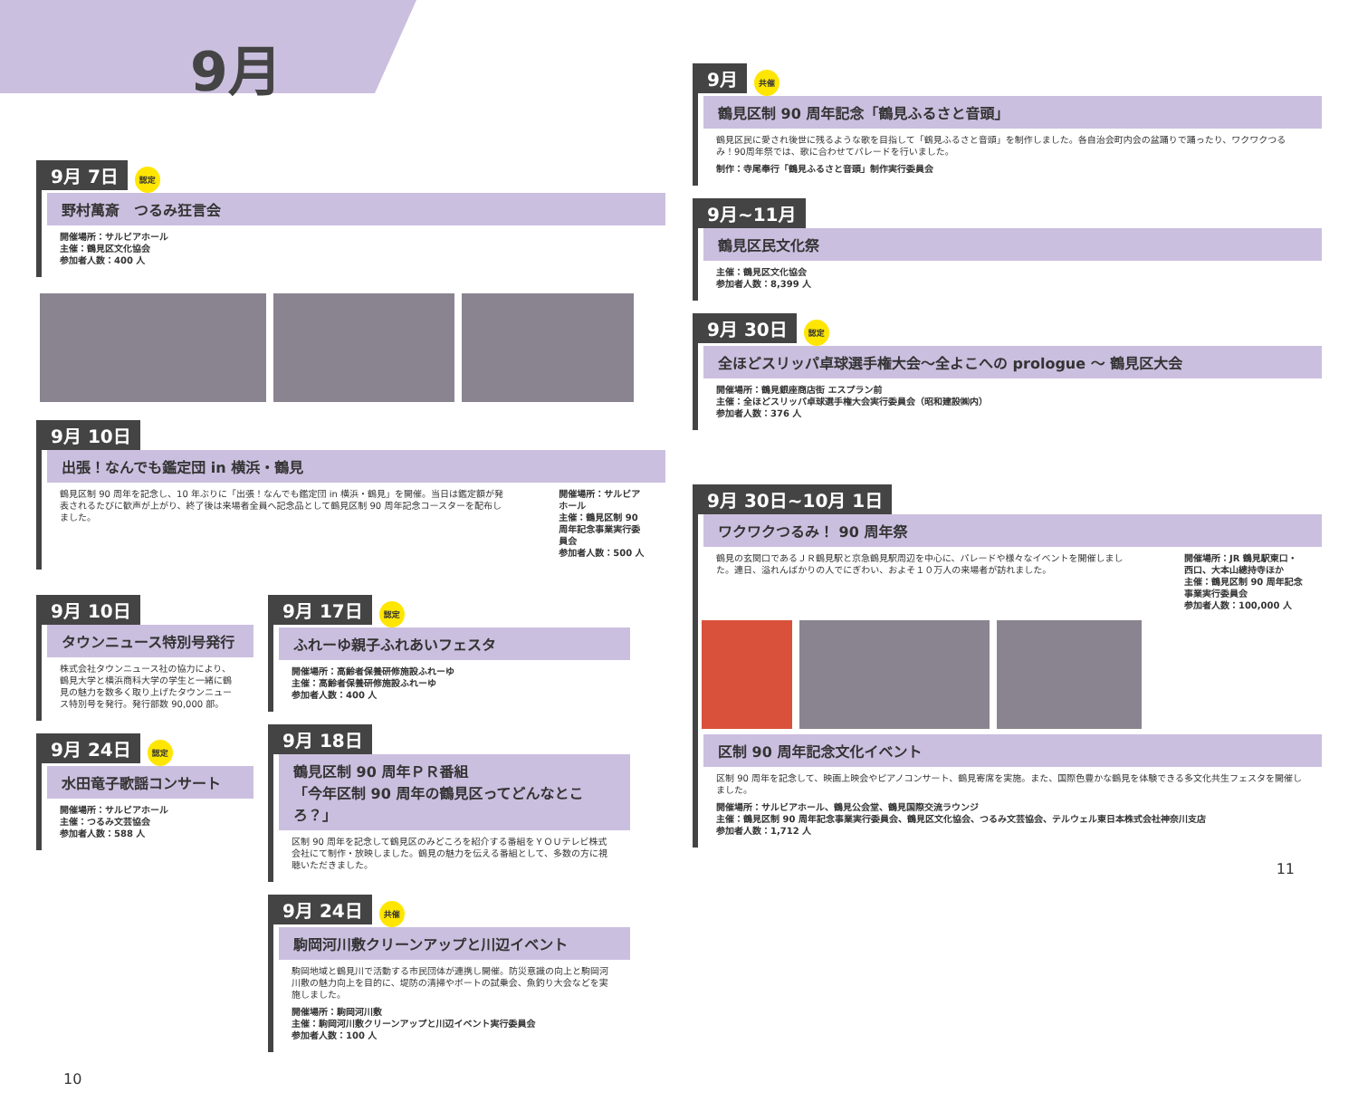9月
9月 7日 認定
野村萬斎　つるみ狂言会
開催場所：サルビアホール
主催：鶴見区文化協会
参加者人数：400 人
9月 10日
出張！なんでも鑑定団 in 横浜・鶴見
鶴見区制 90 周年を記念し、10 年ぶりに「出張！なんでも鑑定団 in 横浜・鶴見」を開催。当日は鑑定額が発表されるたびに歓声が上がり、終了後は来場者全員へ記念品として鶴見区制 90 周年記念コースターを配布しました。
開催場所：サルビアホール
主催：鶴見区制 90 周年記念事業実行委員会
参加者人数：500 人
9月 10日
タウンニュース特別号発行
株式会社タウンニュース社の協力により、鶴見大学と横浜商科大学の学生と一緒に鶴見の魅力を数多く取り上げたタウンニュース特別号を発行。発行部数 90,000 部。
9月 24日 認定
水田竜子歌謡コンサート
開催場所：サルビアホール
主催：つるみ文芸協会
参加者人数：588 人
9月 17日 認定
ふれーゆ親子ふれあいフェスタ
開催場所：高齢者保養研修施設ふれーゆ
主催：高齢者保養研修施設ふれーゆ
参加者人数：400 人
9月 18日
鶴見区制 90 周年ＰＲ番組
「今年区制 90 周年の鶴見区ってどんなところ？」
区制 90 周年を記念して鶴見区のみどころを紹介する番組をＹＯＵテレビ株式会社にて制作・放映しました。鶴見の魅力を伝える番組として、多数の方に視聴いただきました。
9月 24日 共催
駒岡河川敷クリーンアップと川辺イベント
駒岡地域と鶴見川で活動する市民団体が連携し開催。防災意識の向上と駒岡河川敷の魅力向上を目的に、堤防の清掃やボートの試乗会、魚釣り大会などを実施しました。
開催場所：駒岡河川敷
主催：駒岡河川敷クリーンアップと川辺イベント実行委員会
参加者人数：100 人
10
9月 共催
鶴見区制 90 周年記念「鶴見ふるさと音頭」
鶴見区民に愛され後世に残るような歌を目指して「鶴見ふるさと音頭」を制作しました。各自治会町内会の盆踊りで踊ったり、ワクワクつるみ！90周年祭では、歌に合わせてパレードを行いました。
制作：寺尾奉行「鶴見ふるさと音頭」制作実行委員会
9月~11月
鶴見区民文化祭
主催：鶴見区文化協会
参加者人数：8,399 人
9月 30日 認定
全ほどスリッパ卓球選手権大会～全よこへの prologue ～ 鶴見区大会
開催場所：鶴見銀座商店街 エスプラン前
主催：全ほどスリッパ卓球選手権大会実行委員会（昭和建設㈱内）
参加者人数：376 人
9月 30日~10月 1日
ワクワクつるみ！ 90 周年祭
鶴見の玄関口であるＪＲ鶴見駅と京急鶴見駅周辺を中心に、パレードや様々なイベントを開催しました。連日、溢れんばかりの人でにぎわい、およそ１０万人の来場者が訪れました。
開催場所：JR 鶴見駅東口・西口、大本山總持寺ほか
主催：鶴見区制 90 周年記念事業実行委員会
参加者人数：100,000 人
区制 90 周年記念文化イベント
区制 90 周年を記念して、映画上映会やピアノコンサート、鶴見寄席を実施。また、国際色豊かな鶴見を体験できる多文化共生フェスタを開催しました。
開催場所：サルビアホール、鶴見公会堂、鶴見国際交流ラウンジ
主催：鶴見区制 90 周年記念事業実行委員会、鶴見区文化協会、つるみ文芸協会、テルウェル東日本株式会社神奈川支店
参加者人数：1,712 人
11